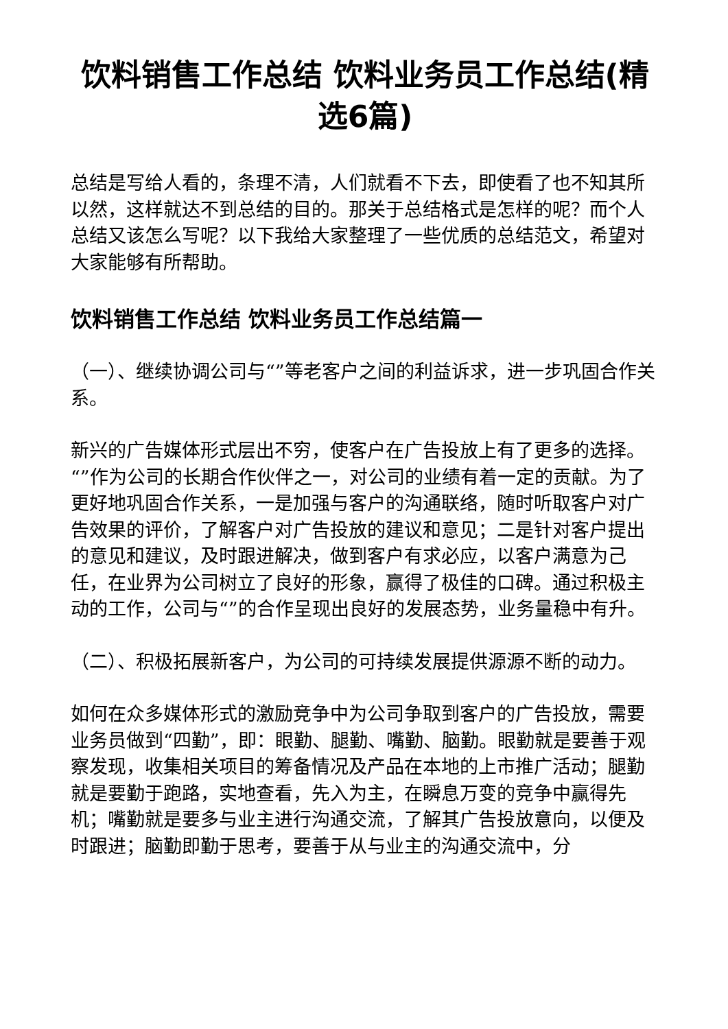饮料销售工作总结 饮料业务员工作总结(精选6篇)
总结是写给人看的，条理不清，人们就看不下去，即使看了也不知其所以然，这样就达不到总结的目的。那关于总结格式是怎样的呢？而个人总结又该怎么写呢？以下我给大家整理了一些优质的总结范文，希望对大家能够有所帮助。
饮料销售工作总结 饮料业务员工作总结篇一
（一）、继续协调公司与“”等老客户之间的利益诉求，进一步巩固合作关系。
新兴的广告媒体形式层出不穷，使客户在广告投放上有了更多的选择。“”作为公司的长期合作伙伴之一，对公司的业绩有着一定的贡献。为了更好地巩固合作关系，一是加强与客户的沟通联络，随时听取客户对广告效果的评价，了解客户对广告投放的建议和意见；二是针对客户提出的意见和建议，及时跟进解决，做到客户有求必应，以客户满意为己任，在业界为公司树立了良好的形象，赢得了极佳的口碑。通过积极主动的工作，公司与“”的合作呈现出良好的发展态势，业务量稳中有升。
（二）、积极拓展新客户，为公司的可持续发展提供源源不断的动力。
如何在众多媒体形式的激励竞争中为公司争取到客户的广告投放，需要业务员做到“四勤”，即：眼勤、腿勤、嘴勤、脑勤。眼勤就是要善于观察发现，收集相关项目的筹备情况及产品在本地的上市推广活动；腿勤就是要勤于跑路，实地查看，先入为主，在瞬息万变的竞争中赢得先机；嘴勤就是要多与业主进行沟通交流，了解其广告投放意向，以便及时跟进；脑勤即勤于思考，要善于从与业主的沟通交流中，分